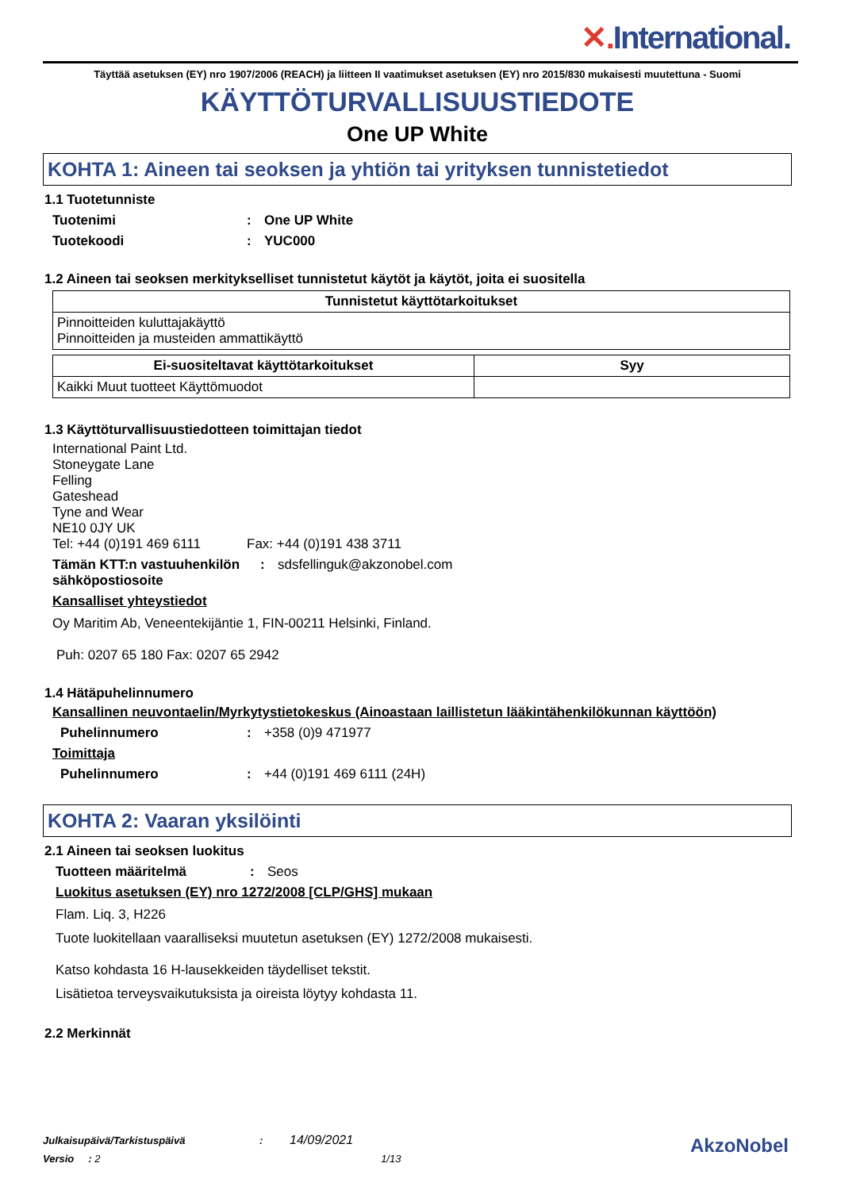✕. International.
Täyttää asetuksen (EY) nro 1907/2006 (REACH) ja liitteen II vaatimukset asetuksen (EY) nro 2015/830 mukaisesti muutettuna - Suomi
KÄYTTÖTURVALLISUUSTIEDOTE
One UP White
KOHTA 1: Aineen tai seoksen ja yhtiön tai yrityksen tunnistetiedot
1.1 Tuotetunniste
Tuotenimi : One UP White
Tuotekoodi : YUC000
1.2 Aineen tai seoksen merkitykselliset tunnistetut käytöt ja käytöt, joita ei suositella
| Tunnistetut käyttötarkoitukset |
| --- |
| Pinnoitteiden kuluttajakäyttö Pinnoitteiden ja musteiden ammattikäyttö |
| Ei-suositeltavat käyttötarkoitukset | Syy |
| --- | --- |
| Kaikki Muut tuotteet Käyttömuodot | |
1.3 Käyttöturvallisuustiedotteen toimittajan tiedot
International Paint Ltd.
Stoneygate Lane
Felling
Gateshead
Tyne and Wear
NE10 0JY UK
Tel: +44 (0)191 469 6111 Fax: +44 (0)191 438 3711
Tämän KTT:n vastuuhenkilön sähköpostiosoite
:
sdsfellinguk@akzonobel.com
Kansalliset yhteystiedot
Oy Maritim Ab, Veneentekijäntie 1, FIN-00211 Helsinki, Finland.
Puh: 0207 65 180 Fax: 0207 65 2942
1.4 Hätäpuhelinnumero
Kansallinen neuvontaelin/Myrkytystietokeskus (Ainoastaan laillistetun lääkintähenkilökunnan käyttöön)
Puhelinnumero :
+358 (0)9 471977
Toimittaja
Puhelinnumero :
+44 (0)191 469 6111 (24H)
KOHTA 2: Vaaran yksilöinti
2.1 Aineen tai seoksen luokitus
Tuotteen määritelmä :
Seos
Luokitus asetuksen (EY) nro 1272/2008 [CLP/GHS] mukaan
Flam. Liq. 3, H226
Tuote luokitellaan vaaralliseksi muutetun asetuksen (EY) 1272/2008 mukaisesti.
Katso kohdasta 16 H-lausekkeiden täydelliset tekstit.
Lisätietoa terveysvaikutuksista ja oireista löytyy kohdasta 11.
2.2 Merkinnät
Julkaisupäivä/Tarkistuspäivä : 14/09/2021
Versio : 2 1/13
AkzoNobel